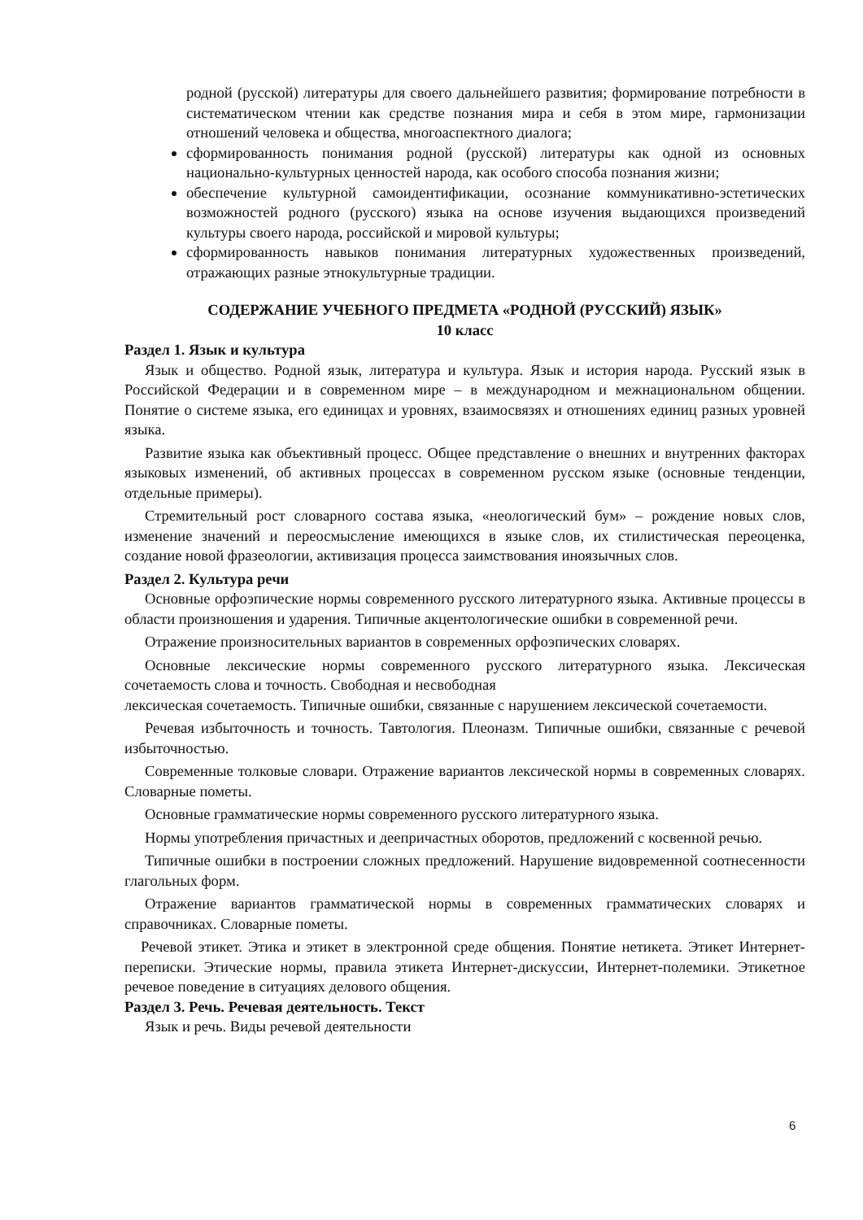родной (русской) литературы для своего дальнейшего развития; формирование потребности в систематическом чтении как средстве познания мира и себя в этом мире, гармонизации отношений человека и общества, многоаспектного диалога;
сформированность понимания родной (русской) литературы как одной из основных национально-культурных ценностей народа, как особого способа познания жизни;
обеспечение культурной самоидентификации, осознание коммуникативно-эстетических возможностей родного (русского) языка на основе изучения выдающихся произведений культуры своего народа, российской и мировой культуры;
сформированность навыков понимания литературных художественных произведений, отражающих разные этнокультурные традиции.
СОДЕРЖАНИЕ УЧЕБНОГО ПРЕДМЕТА «РОДНОЙ (РУССКИЙ) ЯЗЫК»
10 класс
Раздел 1. Язык и культура
Язык и общество. Родной язык, литература и культура. Язык и история народа. Русский язык в Российской Федерации и в современном мире – в международном и межнациональном общении. Понятие о системе языка, его единицах и уровнях, взаимосвязях и отношениях единиц разных уровней языка.
Развитие языка как объективный процесс. Общее представление о внешних и внутренних факторах языковых изменений, об активных процессах в современном русском языке (основные тенденции, отдельные примеры).
Стремительный рост словарного состава языка, «неологический бум» – рождение новых слов, изменение значений и переосмысление имеющихся в языке слов, их стилистическая переоценка, создание новой фразеологии, активизация процесса заимствования иноязычных слов.
Раздел 2. Культура речи
Основные орфоэпические нормы современного русского литературного языка. Активные процессы в области произношения и ударения. Типичные акцентологические ошибки в современной речи.
Отражение произносительных вариантов в современных орфоэпических словарях.
Основные лексические нормы современного русского литературного языка. Лексическая сочетаемость слова и точность. Свободная и несвободная
лексическая сочетаемость. Типичные ошибки, связанные с нарушением лексической сочетаемости.
Речевая избыточность и точность. Тавтология. Плеоназм. Типичные ошибки, связанные с речевой избыточностью.
Современные толковые словари. Отражение вариантов лексической нормы в современных словарях. Словарные пометы.
Основные грамматические нормы современного русского литературного языка.
Нормы употребления причастных и деепричастных оборотов, предложений с косвенной речью.
Типичные ошибки в построении сложных предложений. Нарушение видовременной соотнесенности глагольных форм.
Отражение вариантов грамматической нормы в современных грамматических словарях и справочниках. Словарные пометы.
Речевой этикет. Этика и этикет в электронной среде общения. Понятие нетикета. Этикет Интернет-переписки. Этические нормы, правила этикета Интернет-дискуссии, Интернет-полемики. Этикетное речевое поведение в ситуациях делового общения.
Раздел 3. Речь. Речевая деятельность. Текст
Язык и речь. Виды речевой деятельности
6